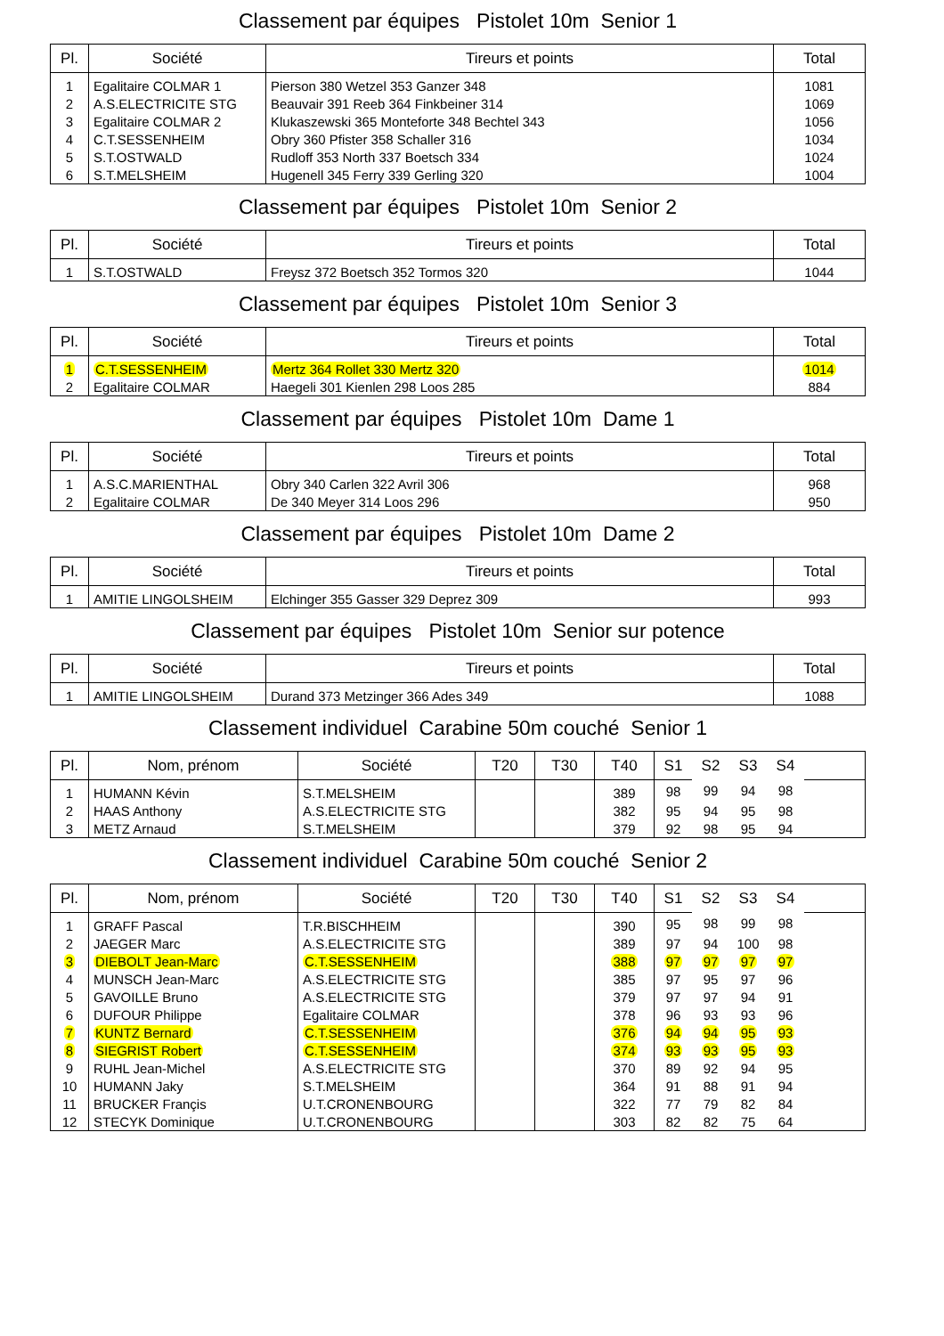Classement par équipes Pistolet 10m Senior 1
| Pl. | Société | Tireurs et points | Total |
| --- | --- | --- | --- |
| 1 | Egalitaire COLMAR 1 | Pierson 380 Wetzel 353 Ganzer 348 | 1081 |
| 2 | A.S.ELECTRICITE STG | Beauvair 391 Reeb 364 Finkbeiner 314 | 1069 |
| 3 | Egalitaire COLMAR 2 | Klukaszewski 365 Monteforte 348 Bechtel 343 | 1056 |
| 4 | C.T.SESSENHEIM | Obry 360 Pfister 358 Schaller 316 | 1034 |
| 5 | S.T.OSTWALD | Rudloff 353 North 337 Boetsch 334 | 1024 |
| 6 | S.T.MELSHEIM | Hugenell 345 Ferry 339 Gerling 320 | 1004 |
Classement par équipes Pistolet 10m Senior 2
| Pl. | Société | Tireurs et points | Total |
| --- | --- | --- | --- |
| 1 | S.T.OSTWALD | Freysz 372 Boetsch 352 Tormos 320 | 1044 |
Classement par équipes Pistolet 10m Senior 3
| Pl. | Société | Tireurs et points | Total |
| --- | --- | --- | --- |
| 1 | C.T.SESSENHEIM | Mertz 364 Rollet 330 Mertz 320 | 1014 |
| 2 | Egalitaire COLMAR | Haegeli 301 Kienlen 298 Loos 285 | 884 |
Classement par équipes Pistolet 10m Dame 1
| Pl. | Société | Tireurs et points | Total |
| --- | --- | --- | --- |
| 1 | A.S.C.MARIENTHAL | Obry 340 Carlen 322 Avril 306 | 968 |
| 2 | Egalitaire COLMAR | De 340 Meyer 314 Loos 296 | 950 |
Classement par équipes Pistolet 10m Dame 2
| Pl. | Société | Tireurs et points | Total |
| --- | --- | --- | --- |
| 1 | AMITIE LINGOLSHEIM | Elchinger 355 Gasser 329 Deprez 309 | 993 |
Classement par équipes Pistolet 10m Senior sur potence
| Pl. | Société | Tireurs et points | Total |
| --- | --- | --- | --- |
| 1 | AMITIE LINGOLSHEIM | Durand 373 Metzinger 366 Ades 349 | 1088 |
Classement individuel Carabine 50m couché Senior 1
| Pl. | Nom, prénom | Société | T20 | T30 | T40 | S1 | S2 | S3 | S4 | |
| --- | --- | --- | --- | --- | --- | --- | --- | --- | --- | --- |
| 1 | HUMANN Kévin | S.T.MELSHEIM | | | 389 | 98 | 99 | 94 | 98 | |
| 2 | HAAS Anthony | A.S.ELECTRICITE STG | | | 382 | 95 | 94 | 95 | 98 | |
| 3 | METZ Arnaud | S.T.MELSHEIM | | | 379 | 92 | 98 | 95 | 94 | |
Classement individuel Carabine 50m couché Senior 2
| Pl. | Nom, prénom | Société | T20 | T30 | T40 | S1 | S2 | S3 | S4 | |
| --- | --- | --- | --- | --- | --- | --- | --- | --- | --- | --- |
| 1 | GRAFF Pascal | T.R.BISCHHEIM | | | 390 | 95 | 98 | 99 | 98 | |
| 2 | JAEGER Marc | A.S.ELECTRICITE STG | | | 389 | 97 | 94 | 100 | 98 | |
| 3 | DIEBOLT Jean-Marc | C.T.SESSENHEIM | | | 388 | 97 | 97 | 97 | 97 | |
| 4 | MUNSCH Jean-Marc | A.S.ELECTRICITE STG | | | 385 | 97 | 95 | 97 | 96 | |
| 5 | GAVOILLE Bruno | A.S.ELECTRICITE STG | | | 379 | 97 | 97 | 94 | 91 | |
| 6 | DUFOUR Philippe | Egalitaire COLMAR | | | 378 | 96 | 93 | 93 | 96 | |
| 7 | KUNTZ Bernard | C.T.SESSENHEIM | | | 376 | 94 | 94 | 95 | 93 | |
| 8 | SIEGRIST Robert | C.T.SESSENHEIM | | | 374 | 93 | 93 | 95 | 93 | |
| 9 | RUHL Jean-Michel | A.S.ELECTRICITE STG | | | 370 | 89 | 92 | 94 | 95 | |
| 10 | HUMANN Jaky | S.T.MELSHEIM | | | 364 | 91 | 88 | 91 | 94 | |
| 11 | BRUCKER Françis | U.T.CRONENBOURG | | | 322 | 77 | 79 | 82 | 84 | |
| 12 | STECYK Dominique | U.T.CRONENBOURG | | | 303 | 82 | 82 | 75 | 64 | |